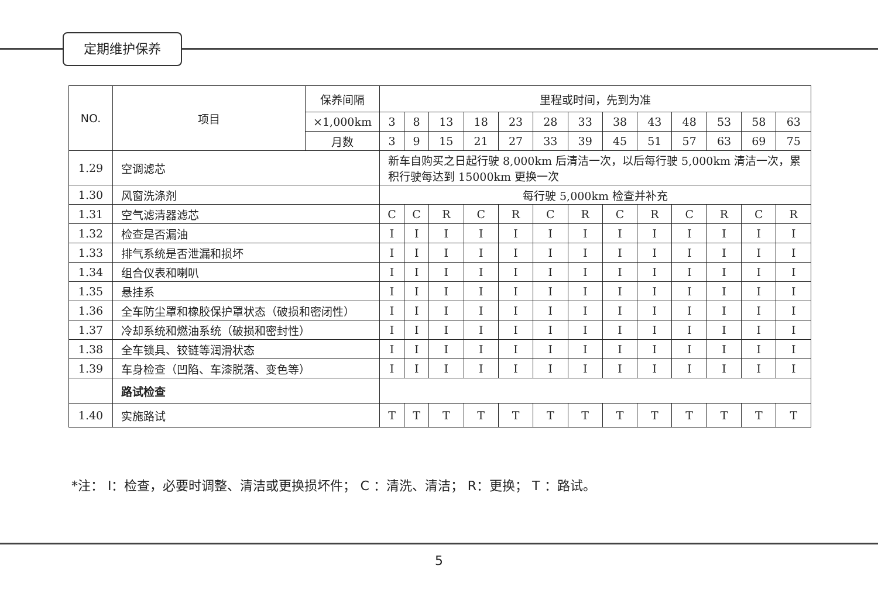定期维护保养
| NO. | 项目 | 保养间隔 | 里程或时间，先到为准 | | | | | | | | | | | | |
| --- | --- | --- | --- | --- | --- | --- | --- | --- | --- | --- | --- | --- | --- | --- | --- |
| | | ×1,000km | 3 | 8 | 13 | 18 | 23 | 28 | 33 | 38 | 43 | 48 | 53 | 58 | 63 |
| | | 月数 | 3 | 9 | 15 | 21 | 27 | 33 | 39 | 45 | 51 | 57 | 63 | 69 | 75 |
| 1.29 | 空调滤芯 | | 新车自购买之日起行驶 8,000km 后清洁一次，以后每行驶 5,000km 清洁一次，累积行驶每达到 15000km 更换一次 | | | | | | | | | | | | |
| 1.30 | 风窗洗涤剂 | | 每行驶 5,000km 检查并补充 | | | | | | | | | | | | |
| 1.31 | 空气滤清器滤芯 | | C | C | R | C | R | C | R | C | R | C | R | C | R |
| 1.32 | 检查是否漏油 | | I | I | I | I | I | I | I | I | I | I | I | I | I |
| 1.33 | 排气系统是否泄漏和损坏 | | I | I | I | I | I | I | I | I | I | I | I | I | I |
| 1.34 | 组合仪表和喇叭 | | I | I | I | I | I | I | I | I | I | I | I | I | I |
| 1.35 | 悬挂系 | | I | I | I | I | I | I | I | I | I | I | I | I | I |
| 1.36 | 全车防尘罩和橡胶保护罩状态（破损和密闭性） | | I | I | I | I | I | I | I | I | I | I | I | I | I |
| 1.37 | 冷却系统和燃油系统（破损和密封性） | | I | I | I | I | I | I | I | I | I | I | I | I | I |
| 1.38 | 全车锁具、铰链等润滑状态 | | I | I | I | I | I | I | I | I | I | I | I | I | I |
| 1.39 | 车身检查（凹陷、车漆脱落、变色等） | | I | I | I | I | I | I | I | I | I | I | I | I | I |
| | 路试检查 | | | | | | | | | | | | | | |
| 1.40 | 实施路试 | | T | T | T | T | T | T | T | T | T | T | T | T | T |
*注： I：检查，必要时调整、清洁或更换损坏件； C ：清洗、清洁； R：更换； T ：路试。
5